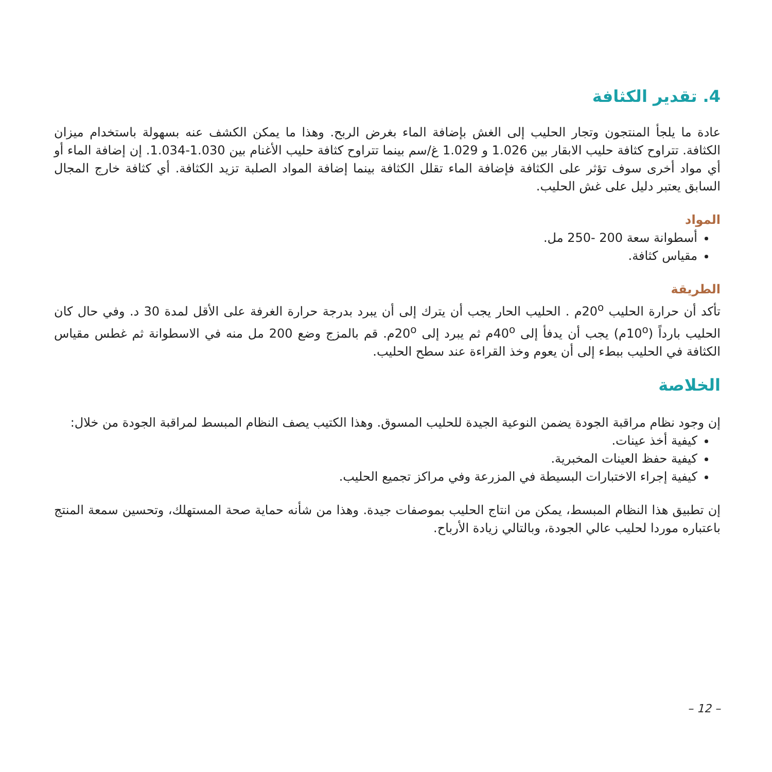4. تقدير الكثافة
عادة ما يلجأ المنتجون وتجار الحليب إلى الغش بإضافة الماء بغرض الربح. وهذا ما يمكن الكشف عنه بسهولة باستخدام ميزان الكثافة. تتراوح كثافة حليب الابقار بين 1.026 و 1.029 غ/سم بينما تتراوح كثافة حليب الأغنام بين 1.030-1.034. إن إضافة الماء أو أي مواد أخرى سوف تؤثر على الكثافة فإضافة الماء تقلل الكثافة بينما إضافة المواد الصلبة تزيد الكثافة. أي كثافة خارج المجال السابق يعتبر دليل على غش الحليب.
المواد
أسطوانة سعة 200 -250 مل.
مقياس كثافة.
الطريقة
تأكد أن حرارة الحليب 20<sup>o</sup>م . الحليب الحار يجب أن يترك إلى أن يبرد بدرجة حرارة الغرفة على الأقل لمدة 30 د. وفي حال كان الحليب بارداً (10<sup>o</sup>م) يجب أن يدفأ إلى 40<sup>o</sup>م ثم يبرد إلى 20<sup>o</sup>م. قم بالمزج وضع 200 مل منه في الاسطوانة ثم غطس مقياس الكثافة في الحليب ببطء إلى أن يعوم وخذ القراءة عند سطح الحليب.
الخلاصة
إن وجود نظام مراقبة الجودة يضمن النوعية الجيدة للحليب المسوق. وهذا الكتيب يصف النظام المبسط لمراقبة الجودة من خلال:
كيفية أخذ عينات.
كيفية حفظ العينات المخبرية.
كيفية إجراء الاختبارات البسيطة في المزرعة وفي مراكز تجميع الحليب.
إن تطبيق هذا النظام المبسط، يمكن من انتاج الحليب بموصفات جيدة. وهذا من شأنه حماية صحة المستهلك، وتحسين سمعة المنتج باعتباره موردا لحليب عالي الجودة، وبالتالي زيادة الأرباح.
– 12 –